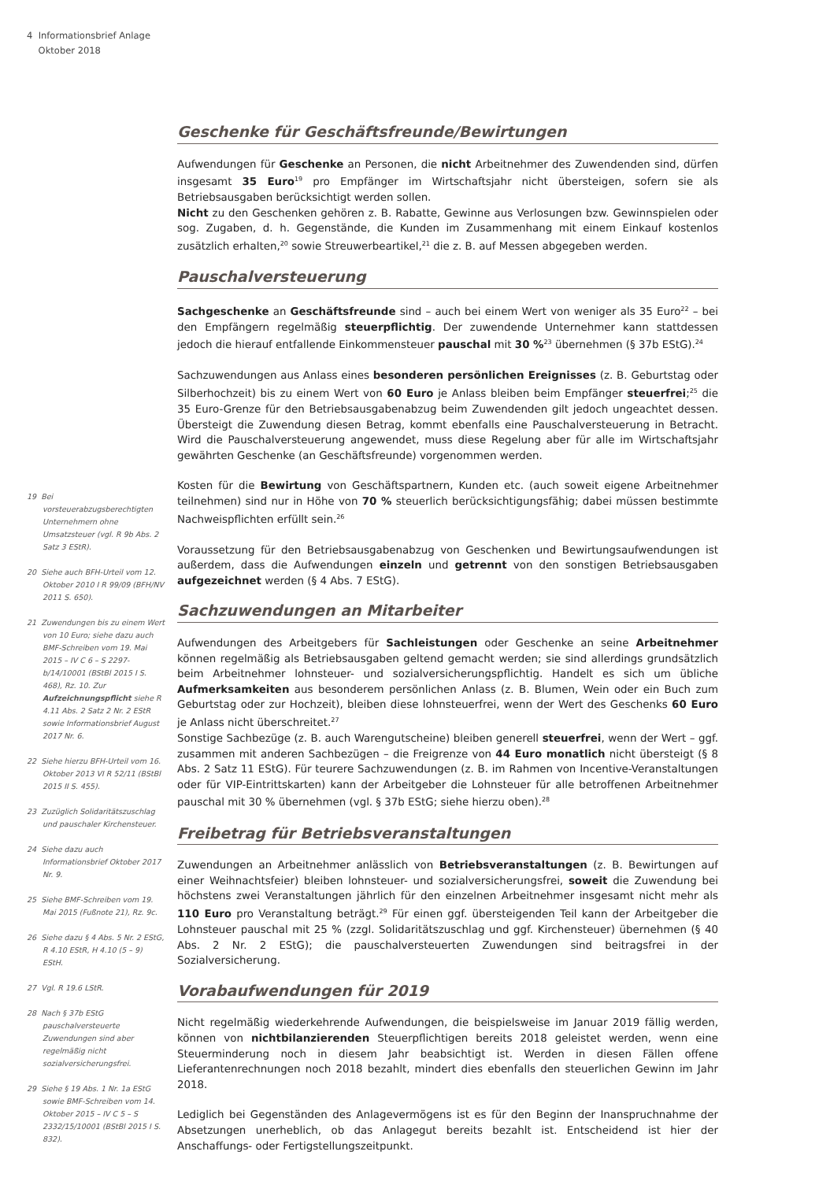4 Informationsbrief Anlage
Oktober 2018
19 Bei vorsteuerabzugsberechtigten Unternehmern ohne Umsatzsteuer (vgl. R 9b Abs. 2 Satz 3 EStR).
20 Siehe auch BFH-Urteil vom 12. Oktober 2010 I R 99/09 (BFH/NV 2011 S. 650).
21 Zuwendungen bis zu einem Wert von 10 Euro; siehe dazu auch BMF-Schreiben vom 19. Mai 2015 – IV C 6 – S 2297-b/14/10001 (BStBl 2015 I S. 468), Rz. 10. Zur Aufzeichnungspflicht siehe R 4.11 Abs. 2 Satz 2 Nr. 2 EStR sowie Informationsbrief August 2017 Nr. 6.
22 Siehe hierzu BFH-Urteil vom 16. Oktober 2013 VI R 52/11 (BStBl 2015 II S. 455).
23 Zuzüglich Solidaritätszuschlag und pauschaler Kirchensteuer.
24 Siehe dazu auch Informationsbrief Oktober 2017 Nr. 9.
25 Siehe BMF-Schreiben vom 19. Mai 2015 (Fußnote 21), Rz. 9c.
26 Siehe dazu § 4 Abs. 5 Nr. 2 EStG, R 4.10 EStR, H 4.10 (5 – 9) EStH.
27 Vgl. R 19.6 LStR.
28 Nach § 37b EStG pauschalversteuerte Zuwendungen sind aber regelmäßig nicht sozialversicherungsfrei.
29 Siehe § 19 Abs. 1 Nr. 1a EStG sowie BMF-Schreiben vom 14. Oktober 2015 – IV C 5 – S 2332/15/10001 (BStBl 2015 I S. 832).
Geschenke für Geschäftsfreunde/Bewirtungen
Aufwendungen für Geschenke an Personen, die nicht Arbeitnehmer des Zuwendenden sind, dürfen insgesamt 35 Euro<sup>19</sup> pro Empfänger im Wirtschaftsjahr nicht übersteigen, sofern sie als Betriebsausgaben berücksichtigt werden sollen.
Nicht zu den Geschenken gehören z. B. Rabatte, Gewinne aus Verlosungen bzw. Gewinnspielen oder sog. Zugaben, d. h. Gegenstände, die Kunden im Zusammenhang mit einem Einkauf kostenlos zusätzlich erhalten,<sup>20</sup> sowie Streuwerbeartikel,<sup>21</sup> die z. B. auf Messen abgegeben werden.
Pauschalversteuerung
Sachgeschenke an Geschäftsfreunde sind – auch bei einem Wert von weniger als 35 Euro<sup>22</sup> – bei den Empfängern regelmäßig steuerpflichtig. Der zuwendende Unternehmer kann stattdessen jedoch die hierauf entfallende Einkommensteuer pauschal mit 30 %<sup>23</sup> übernehmen (§ 37b EStG).<sup>24</sup>
Sachzuwendungen aus Anlass eines besonderen persönlichen Ereignisses (z. B. Geburtstag oder Silberhochzeit) bis zu einem Wert von 60 Euro je Anlass bleiben beim Empfänger steuerfrei;<sup>25</sup> die 35 Euro-Grenze für den Betriebsausgabenabzug beim Zuwendenden gilt jedoch ungeachtet dessen. Übersteigt die Zuwendung diesen Betrag, kommt ebenfalls eine Pauschalversteuerung in Betracht. Wird die Pauschalversteuerung angewendet, muss diese Regelung aber für alle im Wirtschaftsjahr gewährten Geschenke (an Geschäftsfreunde) vorgenommen werden.
Kosten für die Bewirtung von Geschäftspartnern, Kunden etc. (auch soweit eigene Arbeitnehmer teilnehmen) sind nur in Höhe von 70 % steuerlich berücksichtigungsfähig; dabei müssen bestimmte Nachweispflichten erfüllt sein.<sup>26</sup>
Voraussetzung für den Betriebsausgabenabzug von Geschenken und Bewirtungsaufwendungen ist außerdem, dass die Aufwendungen einzeln und getrennt von den sonstigen Betriebsausgaben aufgezeichnet werden (§ 4 Abs. 7 EStG).
Sachzuwendungen an Mitarbeiter
Aufwendungen des Arbeitgebers für Sachleistungen oder Geschenke an seine Arbeitnehmer können regelmäßig als Betriebsausgaben geltend gemacht werden; sie sind allerdings grundsätzlich beim Arbeitnehmer lohnsteuer- und sozialversicherungspflichtig. Handelt es sich um übliche Aufmerksamkeiten aus besonderem persönlichen Anlass (z. B. Blumen, Wein oder ein Buch zum Geburtstag oder zur Hochzeit), bleiben diese lohnsteuerfrei, wenn der Wert des Geschenks 60 Euro je Anlass nicht überschreitet.<sup>27</sup>
Sonstige Sachbezüge (z. B. auch Warengutscheine) bleiben generell steuerfrei, wenn der Wert – ggf. zusammen mit anderen Sachbezügen – die Freigrenze von 44 Euro monatlich nicht übersteigt (§ 8 Abs. 2 Satz 11 EStG). Für teurere Sachzuwendungen (z. B. im Rahmen von Incentive-Veranstaltungen oder für VIP-Eintrittskarten) kann der Arbeitgeber die Lohnsteuer für alle betroffenen Arbeitnehmer pauschal mit 30 % übernehmen (vgl. § 37b EStG; siehe hierzu oben).<sup>28</sup>
Freibetrag für Betriebsveranstaltungen
Zuwendungen an Arbeitnehmer anlässlich von Betriebsveranstaltungen (z. B. Bewirtungen auf einer Weihnachtsfeier) bleiben lohnsteuer- und sozialversicherungsfrei, soweit die Zuwendung bei höchstens zwei Veranstaltungen jährlich für den einzelnen Arbeitnehmer insgesamt nicht mehr als 110 Euro pro Veranstaltung beträgt.<sup>29</sup> Für einen ggf. übersteigenden Teil kann der Arbeitgeber die Lohnsteuer pauschal mit 25 % (zzgl. Solidaritätszuschlag und ggf. Kirchensteuer) übernehmen (§ 40 Abs. 2 Nr. 2 EStG); die pauschalversteuerten Zuwendungen sind beitragsfrei in der Sozialversicherung.
Vorabaufwendungen für 2019
Nicht regelmäßig wiederkehrende Aufwendungen, die beispielsweise im Januar 2019 fällig werden, können von nichtbilanzierenden Steuerpflichtigen bereits 2018 geleistet werden, wenn eine Steuerminderung noch in diesem Jahr beabsichtigt ist. Werden in diesen Fällen offene Lieferantenrechnungen noch 2018 bezahlt, mindert dies ebenfalls den steuerlichen Gewinn im Jahr 2018.
Lediglich bei Gegenständen des Anlagevermögens ist es für den Beginn der Inanspruchnahme der Absetzungen unerheblich, ob das Anlagegut bereits bezahlt ist. Entscheidend ist hier der Anschaffungs- oder Fertigstellungszeitpunkt.